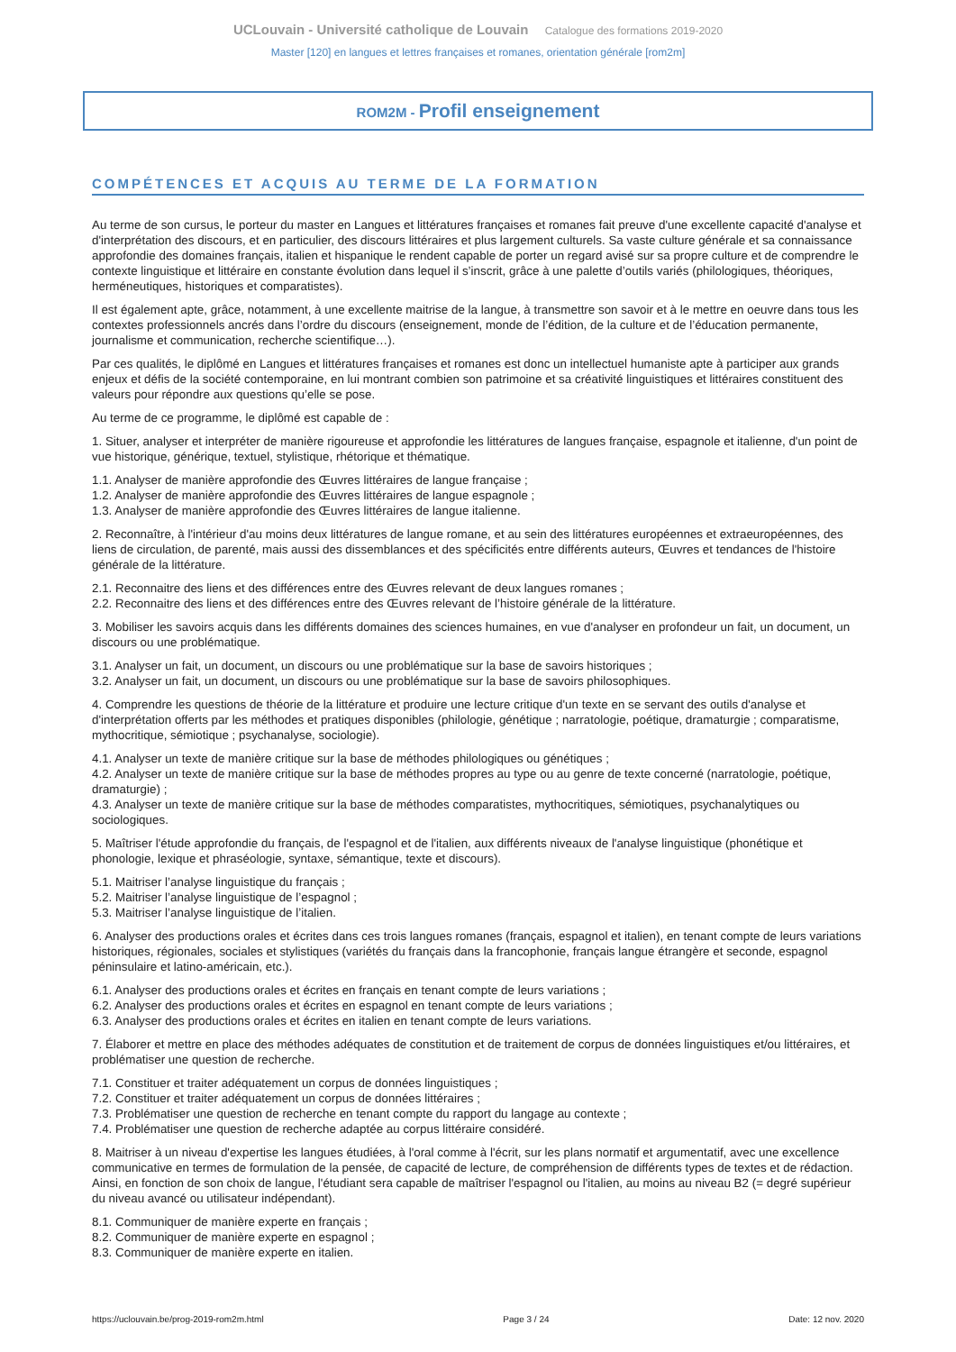UCLouvain - Université catholique de Louvain Catalogue des formations 2019-2020
Master [120] en langues et lettres françaises et romanes, orientation générale [rom2m]
ROM2M - Profil enseignement
COMPÉTENCES ET ACQUIS AU TERME DE LA FORMATION
Au terme de son cursus, le porteur du master en Langues et littératures françaises et romanes fait preuve d'une excellente capacité d'analyse et d'interprétation des discours, et en particulier, des discours littéraires et plus largement culturels. Sa vaste culture générale et sa connaissance approfondie des domaines français, italien et hispanique le rendent capable de porter un regard avisé sur sa propre culture et de comprendre le contexte linguistique et littéraire en constante évolution dans lequel il s’inscrit, grâce à une palette d’outils variés (philologiques, théoriques, herméneutiques, historiques et comparatistes).
Il est également apte, grâce, notamment, à une excellente maitrise de la langue, à transmettre son savoir et à le mettre en oeuvre dans tous les contextes professionnels ancrés dans l’ordre du discours (enseignement, monde de l’édition, de la culture et de l’éducation permanente, journalisme et communication, recherche scientifique…).
Par ces qualités, le diplômé en Langues et littératures françaises et romanes est donc un intellectuel humaniste apte à participer aux grands enjeux et défis de la société contemporaine, en lui montrant combien son patrimoine et sa créativité linguistiques et littéraires constituent des valeurs pour répondre aux questions qu’elle se pose.
Au terme de ce programme, le diplômé est capable de :
1. Situer, analyser et interpréter de manière rigoureuse et approfondie les littératures de langues française, espagnole et italienne, d'un point de vue historique, générique, textuel, stylistique, rhétorique et thématique.
1.1. Analyser de manière approfondie des Œuvres littéraires de langue française ;
1.2. Analyser de manière approfondie des Œuvres littéraires de langue espagnole ;
1.3. Analyser de manière approfondie des Œuvres littéraires de langue italienne.
2. Reconnaître, à l'intérieur d'au moins deux littératures de langue romane, et au sein des littératures européennes et extraeuropéennes, des liens de circulation, de parenté, mais aussi des dissemblances et des spécificités entre différents auteurs, Œuvres et tendances de l'histoire générale de la littérature.
2.1. Reconnaitre des liens et des différences entre des Œuvres relevant de deux langues romanes ;
2.2. Reconnaitre des liens et des différences entre des Œuvres relevant de l’histoire générale de la littérature.
3. Mobiliser les savoirs acquis dans les différents domaines des sciences humaines, en vue d'analyser en profondeur un fait, un document, un discours ou une problématique.
3.1. Analyser un fait, un document, un discours ou une problématique sur la base de savoirs historiques ;
3.2. Analyser un fait, un document, un discours ou une problématique sur la base de savoirs philosophiques.
4. Comprendre les questions de théorie de la littérature et produire une lecture critique d'un texte en se servant des outils d'analyse et d'interprétation offerts par les méthodes et pratiques disponibles (philologie, génétique ; narratologie, poétique, dramaturgie ; comparatisme, mythocritique, sémiotique ; psychanalyse, sociologie).
4.1. Analyser un texte de manière critique sur la base de méthodes philologiques ou génétiques ;
4.2. Analyser un texte de manière critique sur la base de méthodes propres au type ou au genre de texte concerné (narratologie, poétique, dramaturgie) ;
4.3. Analyser un texte de manière critique sur la base de méthodes comparatistes, mythocritiques, sémiotiques, psychanalytiques ou sociologiques.
5. Maîtriser l'étude approfondie du français, de l'espagnol et de l'italien, aux différents niveaux de l'analyse linguistique (phonétique et phonologie, lexique et phraséologie, syntaxe, sémantique, texte et discours).
5.1. Maitriser l’analyse linguistique du français ;
5.2. Maitriser l’analyse linguistique de l’espagnol ;
5.3. Maitriser l’analyse linguistique de l’italien.
6. Analyser des productions orales et écrites dans ces trois langues romanes (français, espagnol et italien), en tenant compte de leurs variations historiques, régionales, sociales et stylistiques (variétés du français dans la francophonie, français langue étrangère et seconde, espagnol péninsulaire et latino-américain, etc.).
6.1. Analyser des productions orales et écrites en français en tenant compte de leurs variations ;
6.2. Analyser des productions orales et écrites en espagnol en tenant compte de leurs variations ;
6.3. Analyser des productions orales et écrites en italien en tenant compte de leurs variations.
7. Élaborer et mettre en place des méthodes adéquates de constitution et de traitement de corpus de données linguistiques et/ou littéraires, et problématiser une question de recherche.
7.1. Constituer et traiter adéquatement un corpus de données linguistiques ;
7.2. Constituer et traiter adéquatement un corpus de données littéraires ;
7.3. Problématiser une question de recherche en tenant compte du rapport du langage au contexte ;
7.4. Problématiser une question de recherche adaptée au corpus littéraire considéré.
8. Maitriser à un niveau d'expertise les langues étudiées, à l'oral comme à l'écrit, sur les plans normatif et argumentatif, avec une excellence communicative en termes de formulation de la pensée, de capacité de lecture, de compréhension de différents types de textes et de rédaction. Ainsi, en fonction de son choix de langue, l'étudiant sera capable de maîtriser l'espagnol ou l'italien, au moins au niveau B2 (= degré supérieur du niveau avancé ou utilisateur indépendant).
8.1. Communiquer de manière experte en français ;
8.2. Communiquer de manière experte en espagnol ;
8.3. Communiquer de manière experte en italien.
https://uclouvain.be/prog-2019-rom2m.html Page 3 / 24 Date: 12 nov. 2020